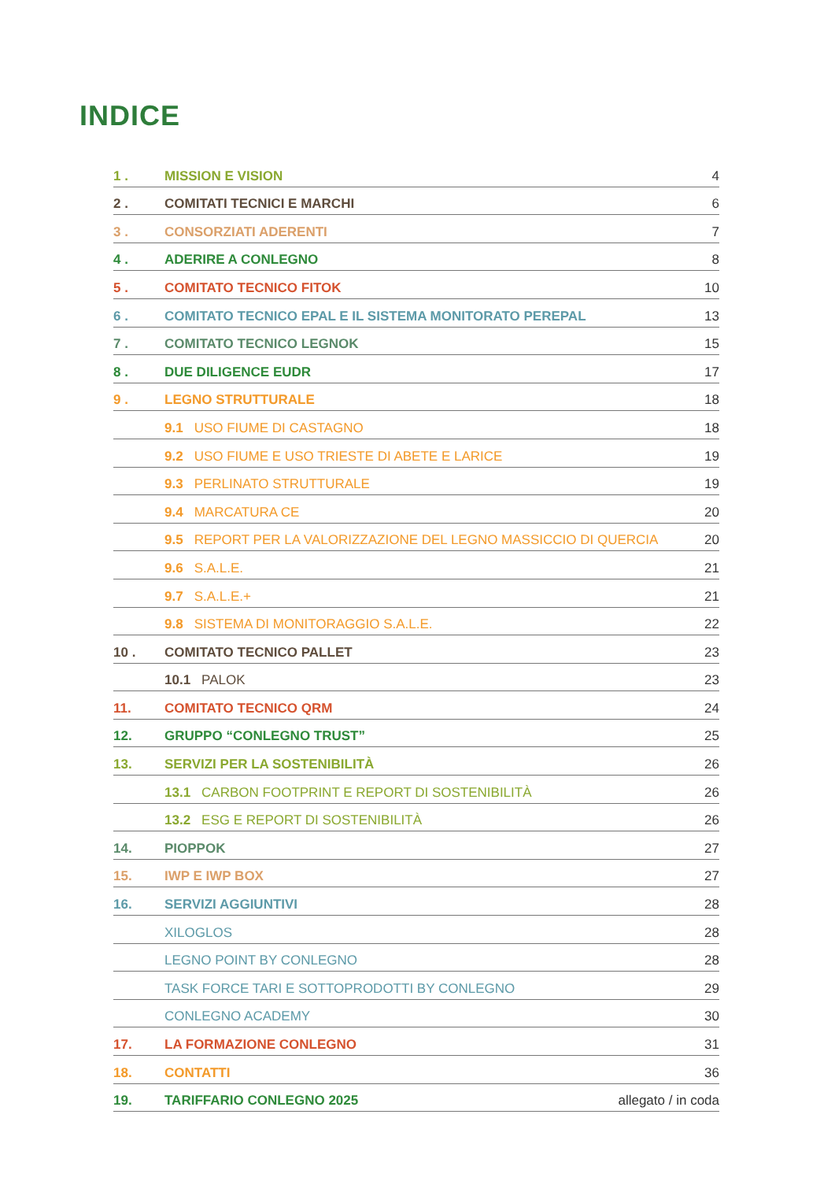INDICE
1 . MISSION E VISION 4
2 . COMITATI TECNICI E MARCHI 6
3 . CONSORZIATI ADERENTI 7
4 . ADERIRE A CONLEGNO 8
5 . COMITATO TECNICO FITOK 10
6 . COMITATO TECNICO EPAL E IL SISTEMA MONITORATO PEREPAL 13
7 . COMITATO TECNICO LEGNOK 15
8 . DUE DILIGENCE EUDR 17
9 . LEGNO STRUTTURALE 18
9.1 USO FIUME DI CASTAGNO 18
9.2 USO FIUME E USO TRIESTE DI ABETE E LARICE 19
9.3 PERLINATO STRUTTURALE 19
9.4 MARCATURA CE 20
9.5 REPORT PER LA VALORIZZAZIONE DEL LEGNO MASSICCIO DI QUERCIA 20
9.6 S.A.L.E. 21
9.7 S.A.L.E.+ 21
9.8 SISTEMA DI MONITORAGGIO S.A.L.E. 22
10 . COMITATO TECNICO PALLET 23
10.1 PALOK 23
11. COMITATO TECNICO QRM 24
12. GRUPPO “CONLEGNO TRUST” 25
13. SERVIZI PER LA SOSTENIBILITÀ 26
13.1 CARBON FOOTPRINT E REPORT DI SOSTENIBILITÀ 26
13.2 ESG E REPORT DI SOSTENIBILITÀ 26
14. PIOPPOK 27
15. IWP E IWP BOX 27
16. SERVIZI AGGIUNTIVI 28
XILOGLOS 28
LEGNO POINT BY CONLEGNO 28
TASK FORCE TARI E SOTTOPRODOTTI BY CONLEGNO 29
CONLEGNO ACADEMY 30
17. LA FORMAZIONE CONLEGNO 31
18. CONTATTI 36
19. TARIFFARIO CONLEGNO 2025 allegato / in coda